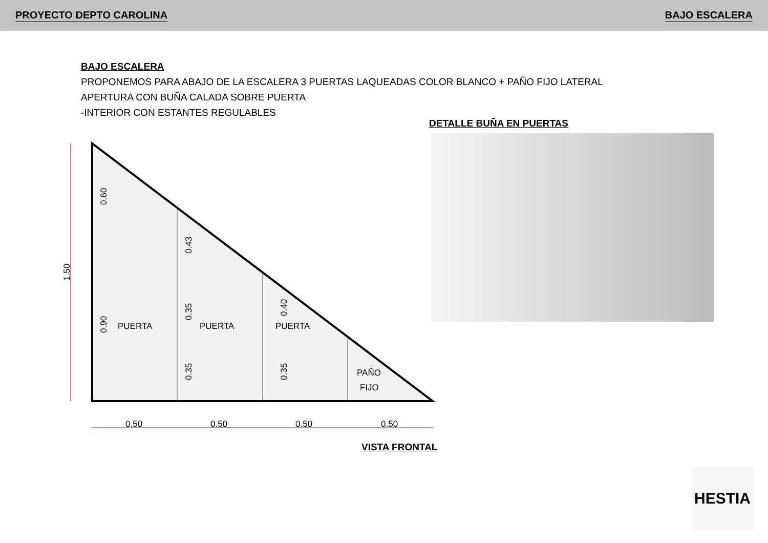PROYECTO DEPTO CAROLINA BAJO ESCALERA
BAJO ESCALERA
PROPONEMOS PARA ABAJO DE LA ESCALERA 3 PUERTAS LAQUEADAS COLOR BLANCO + PAÑO FIJO LATERAL
APERTURA CON BUÑA CALADA SOBRE PUERTA
-INTERIOR CON ESTANTES REGULABLES
DETALLE BUÑA EN PUERTAS
PUERTA
PUERTA
PUERTA
PAÑO
FIJO
0.50
0.50
0.50
0.50
1.50
0.60
0.90
0.43
0.35
0.35
0.40
0.35
VISTA FRONTAL
HESTIA